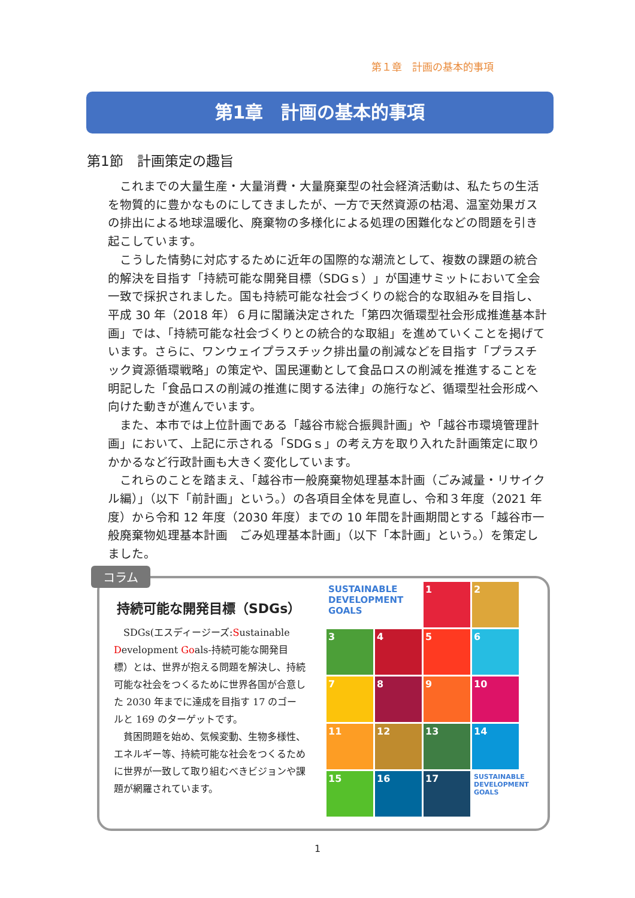第１章　計画の基本的事項
第1章　計画の基本的事項
第1節　計画策定の趣旨
これまでの大量生産・大量消費・大量廃棄型の社会経済活動は、私たちの生活を物質的に豊かなものにしてきましたが、一方で天然資源の枯渇、温室効果ガスの排出による地球温暖化、廃棄物の多様化による処理の困難化などの問題を引き起こしています。
こうした情勢に対応するために近年の国際的な潮流として、複数の課題の統合的解決を目指す「持続可能な開発目標（SDGｓ）」が国連サミットにおいて全会一致で採択されました。国も持続可能な社会づくりの総合的な取組みを目指し、平成 30 年（2018 年）６月に閣議決定された「第四次循環型社会形成推進基本計画」では、「持続可能な社会づくりとの統合的な取組」を進めていくことを掲げています。さらに、ワンウェイプラスチック排出量の削減などを目指す「プラスチック資源循環戦略」の策定や、国民運動として食品ロスの削減を推進することを明記した「食品ロスの削減の推進に関する法律」の施行など、循環型社会形成へ向けた動きが進んでいます。
また、本市では上位計画である「越谷市総合振興計画」や「越谷市環境管理計画」において、上記に示される「SDGｓ」の考え方を取り入れた計画策定に取りかかるなど行政計画も大きく変化しています。
これらのことを踏まえ、「越谷市一般廃棄物処理基本計画（ごみ減量・リサイクル編）」（以下「前計画」という。）の各項目全体を見直し、令和３年度（2021 年度）から令和 12 年度（2030 年度）までの 10 年間を計画期間とする「越谷市一般廃棄物処理基本計画　ごみ処理基本計画」（以下「本計画」という。）を策定しました。
コラム
持続可能な開発目標（SDGs）
SDGs(エスディージーズ:Sustainable Development Goals-持続可能な開発目標）とは、世界が抱える問題を解決し、持続可能な社会をつくるために世界各国が合意した 2030 年までに達成を目指す 17 のゴールと 169 のターゲットです。
貧困問題を始め、気候変動、生物多様性、エネルギー等、持続可能な社会をつくるために世界が一致して取り組むべきビジョンや課題が網羅されています。
SUSTAINABLE DEVELOPMENT GOALS
1
2
3
4
5
6
7
8
9
10
11
12
13
14
15
16
17
SUSTAINABLE DEVELOPMENT GOALS
1